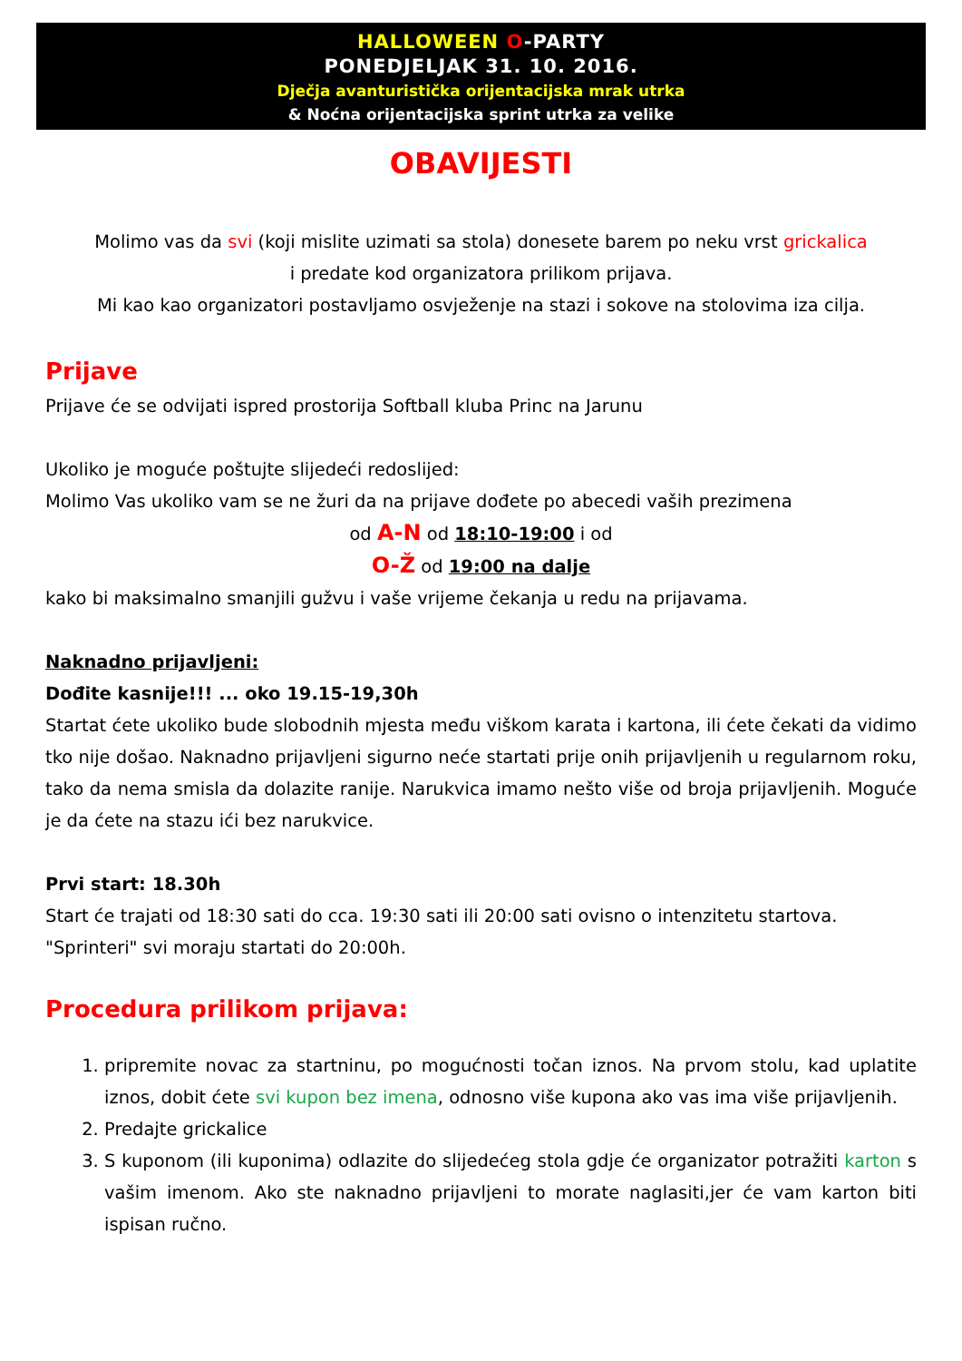HALLOWEEN O-PARTY
PONEDJELJAK 31. 10. 2016.
Dječja avanturistička orijentacijska mrak utrka
& Noćna orijentacijska sprint utrka za velike
OBAVIJESTI
Molimo vas da svi (koji mislite uzimati sa stola) donesete barem po neku vrst grickalica
i predate kod organizatora prilikom prijava.
Mi kao kao organizatori postavljamo osvježenje na stazi i sokove na stolovima iza cilja.
Prijave
Prijave će se odvijati ispred prostorija Softball kluba Princ na Jarunu
Ukoliko je moguće poštujte slijedeći redoslijed:
Molimo Vas ukoliko vam se ne žuri da na prijave dođete po abecedi vaših prezimena
od A-N od 18:10-19:00 i od
O-Ž od 19:00 na dalje
kako bi maksimalno smanjili gužvu i vaše vrijeme čekanja u redu na prijavama.
Naknadno prijavljeni:
Dođite kasnije!!! ... oko 19.15-19,30h
Startat ćete ukoliko bude slobodnih mjesta među viškom karata i kartona, ili ćete čekati da vidimo tko nije došao. Naknadno prijavljeni sigurno neće startati prije onih prijavljenih u regularnom roku, tako da nema smisla da dolazite ranije. Narukvica imamo nešto više od broja prijavljenih. Moguće je da ćete na stazu ići bez narukvice.
Prvi start: 18.30h
Start će trajati od 18:30 sati do cca. 19:30 sati ili 20:00 sati ovisno o intenzitetu startova.
"Sprinteri" svi moraju startati do 20:00h.
Procedura prilikom prijava:
1. pripremite novac za startninu, po mogućnosti točan iznos. Na prvom stolu, kad uplatite iznos, dobit ćete svi kupon bez imena, odnosno više kupona ako vas ima više prijavljenih.
2. Predajte grickalice
3. S kuponom (ili kuponima) odlazite do slijedećeg stola gdje će organizator potražiti karton s vašim imenom. Ako ste naknadno prijavljeni to morate naglasiti,jer će vam karton biti ispisan ručno.